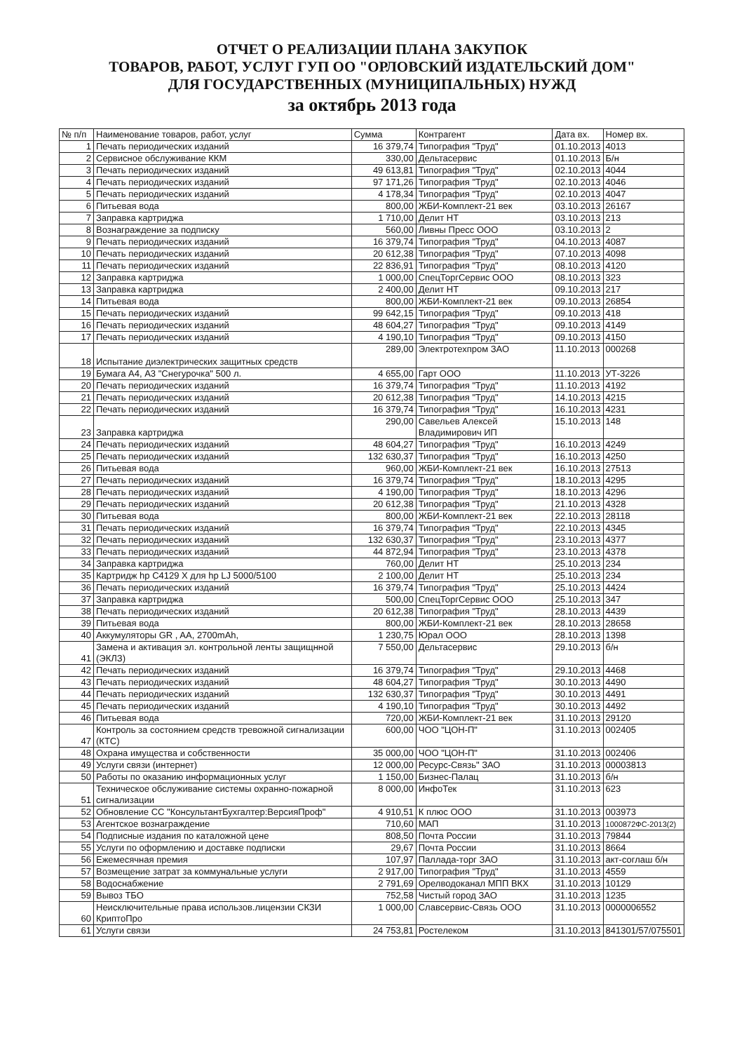ОТЧЕТ О РЕАЛИЗАЦИИ ПЛАНА ЗАКУПОК
ТОВАРОВ, РАБОТ, УСЛУГ ГУП ОО "ОРЛОВСКИЙ ИЗДАТЕЛЬСКИЙ ДОМ"
ДЛЯ ГОСУДАРСТВЕННЫХ (МУНИЦИПАЛЬНЫХ) НУЖД
за октябрь 2013 года
| № п/п | Наименование товаров, работ, услуг | Сумма | Контрагент | Дата вх. | Номер вх. |
| --- | --- | --- | --- | --- | --- |
| 1 | Печать периодических изданий | 16 379,74 | Типография "Труд" | 01.10.2013 | 4013 |
| 2 | Сервисное обслуживание ККМ | 330,00 | Дельтасервис | 01.10.2013 | Б/н |
| 3 | Печать периодических изданий | 49 613,81 | Типография "Труд" | 02.10.2013 | 4044 |
| 4 | Печать периодических изданий | 97 171,26 | Типография "Труд" | 02.10.2013 | 4046 |
| 5 | Печать периодических изданий | 4 178,34 | Типография "Труд" | 02.10.2013 | 4047 |
| 6 | Питьевая вода | 800,00 | ЖБИ-Комплект-21 век | 03.10.2013 | 26167 |
| 7 | Заправка картриджа | 1 710,00 | Делит НТ | 03.10.2013 | 213 |
| 8 | Вознаграждение за подписку | 560,00 | Ливны Пресс ООО | 03.10.2013 | 2 |
| 9 | Печать периодических изданий | 16 379,74 | Типография "Труд" | 04.10.2013 | 4087 |
| 10 | Печать периодических изданий | 20 612,38 | Типография "Труд" | 07.10.2013 | 4098 |
| 11 | Печать периодических изданий | 22 836,91 | Типография "Труд" | 08.10.2013 | 4120 |
| 12 | Заправка картриджа | 1 000,00 | СпецТоргСервис ООО | 08.10.2013 | 323 |
| 13 | Заправка картриджа | 2 400,00 | Делит НТ | 09.10.2013 | 217 |
| 14 | Питьевая вода | 800,00 | ЖБИ-Комплект-21 век | 09.10.2013 | 26854 |
| 15 | Печать периодических изданий | 99 642,15 | Типография "Труд" | 09.10.2013 | 418 |
| 16 | Печать периодических изданий | 48 604,27 | Типография "Труд" | 09.10.2013 | 4149 |
| 17 | Печать периодических изданий | 4 190,10 | Типография "Труд" | 09.10.2013 | 4150 |
| 18 | Испытание диэлектрических защитных средств | 289,00 | Электротехпром ЗАО | 11.10.2013 | 000268 |
| 19 | Бумага А4, А3 "Снегурочка" 500 л. | 4 655,00 | Гарт ООО | 11.10.2013 | УТ-3226 |
| 20 | Печать периодических изданий | 16 379,74 | Типография "Труд" | 11.10.2013 | 4192 |
| 21 | Печать периодических изданий | 20 612,38 | Типография "Труд" | 14.10.2013 | 4215 |
| 22 | Печать периодических изданий | 16 379,74 | Типография "Труд" | 16.10.2013 | 4231 |
| 23 | Заправка картриджа | 290,00 | Савельев Алексей Владимирович ИП | 15.10.2013 | 148 |
| 24 | Печать периодических изданий | 48 604,27 | Типография "Труд" | 16.10.2013 | 4249 |
| 25 | Печать периодических изданий | 132 630,37 | Типография "Труд" | 16.10.2013 | 4250 |
| 26 | Питьевая вода | 960,00 | ЖБИ-Комплект-21 век | 16.10.2013 | 27513 |
| 27 | Печать периодических изданий | 16 379,74 | Типография "Труд" | 18.10.2013 | 4295 |
| 28 | Печать периодических изданий | 4 190,00 | Типография "Труд" | 18.10.2013 | 4296 |
| 29 | Печать периодических изданий | 20 612,38 | Типография "Труд" | 21.10.2013 | 4328 |
| 30 | Питьевая вода | 800,00 | ЖБИ-Комплект-21 век | 22.10.2013 | 28118 |
| 31 | Печать периодических изданий | 16 379,74 | Типография "Труд" | 22.10.2013 | 4345 |
| 32 | Печать периодических изданий | 132 630,37 | Типография "Труд" | 23.10.2013 | 4377 |
| 33 | Печать периодических изданий | 44 872,94 | Типография "Труд" | 23.10.2013 | 4378 |
| 34 | Заправка картриджа | 760,00 | Делит НТ | 25.10.2013 | 234 |
| 35 | Картридж hp C4129 X для hp LJ 5000/5100 | 2 100,00 | Делит НТ | 25.10.2013 | 234 |
| 36 | Печать периодических изданий | 16 379,74 | Типография "Труд" | 25.10.2013 | 4424 |
| 37 | Заправка картриджа | 500,00 | СпецТоргСервис ООО | 25.10.2013 | 347 |
| 38 | Печать периодических изданий | 20 612,38 | Типография "Труд" | 28.10.2013 | 4439 |
| 39 | Питьевая вода | 800,00 | ЖБИ-Комплект-21 век | 28.10.2013 | 28658 |
| 40 | Аккумуляторы GR , AA, 2700mAh, | 1 230,75 | Юрал ООО | 28.10.2013 | 1398 |
| 41 | Замена и активация эл. контрольной ленты защищнной (ЭКЛЗ) | 7 550,00 | Дельтасервис | 29.10.2013 | б/н |
| 42 | Печать периодических изданий | 16 379,74 | Типография "Труд" | 29.10.2013 | 4468 |
| 43 | Печать периодических изданий | 48 604,27 | Типография "Труд" | 30.10.2013 | 4490 |
| 44 | Печать периодических изданий | 132 630,37 | Типография "Труд" | 30.10.2013 | 4491 |
| 45 | Печать периодических изданий | 4 190,10 | Типография "Труд" | 30.10.2013 | 4492 |
| 46 | Питьевая вода | 720,00 | ЖБИ-Комплект-21 век | 31.10.2013 | 29120 |
| 47 | Контроль за состоянием средств тревожной сигнализации (КТС) | 600,00 | ЧОО "ЦОН-П" | 31.10.2013 | 002405 |
| 48 | Охрана имущества и собственности | 35 000,00 | ЧОО "ЦОН-П" | 31.10.2013 | 002406 |
| 49 | Услуги связи (интернет) | 12 000,00 | Ресурс-Связь" ЗАО | 31.10.2013 | 00003813 |
| 50 | Работы по оказанию информационных услуг | 1 150,00 | Бизнес-Палац | 31.10.2013 | б/н |
| 51 | Техническое обслуживание системы охранно-пожарной сигнализации | 8 000,00 | ИнфоТек | 31.10.2013 | 623 |
| 52 | Обновление СС "КонсультантБухгалтер:ВерсияПроф" | 4 910,51 | К плюс ООО | 31.10.2013 | 003973 |
| 53 | Агентское вознаграждение | 710,60 | МАП | 31.10.2013 | 1000872ФС-2013(2) |
| 54 | Подписные издания по каталожной цене | 808,50 | Почта России | 31.10.2013 | 79844 |
| 55 | Услуги по оформлению и доставке подписки | 29,67 | Почта России | 31.10.2013 | 8664 |
| 56 | Ежемесячная премия | 107,97 | Паллада-торг ЗАО | 31.10.2013 | акт-соглаш б/н |
| 57 | Возмещение затрат за коммунальные услуги | 2 917,00 | Типография "Труд" | 31.10.2013 | 4559 |
| 58 | Водоснабжение | 2 791,69 | Орелводоканал МПП ВКХ | 31.10.2013 | 10129 |
| 59 | Вывоз ТБО | 752,58 | Чистый город ЗАО | 31.10.2013 | 1235 |
| 60 | Неисключительные права использов.лицензии СКЗИ КриптоПро | 1 000,00 | Славсервис-Связь ООО | 31.10.2013 | 0000006552 |
| 61 | Услуги связи | 24 753,81 | Ростелеком | 31.10.2013 | 841301/57/075501 |